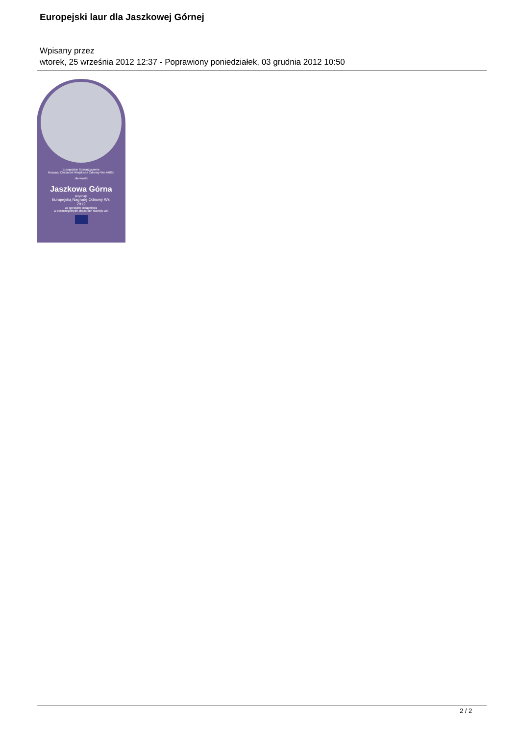Europejski laur dla Jaszkowej Górnej
Wpisany przez
wtorek, 25 września 2012 12:37 - Poprawiony poniedziałek, 03 grudnia 2012 10:50
Europejskie Stowarzyszenie
Rozwoju Obszarów Wiejskich i Odnowy Wsi ARGE
dla wioski
Jaszkowa Górna
przyznaje
Europejską Nagrodę Odnowy Wsi
2012
za specjalne osiągnięcia
w poszczególnych obszarach rozwoju wsi
2 / 2